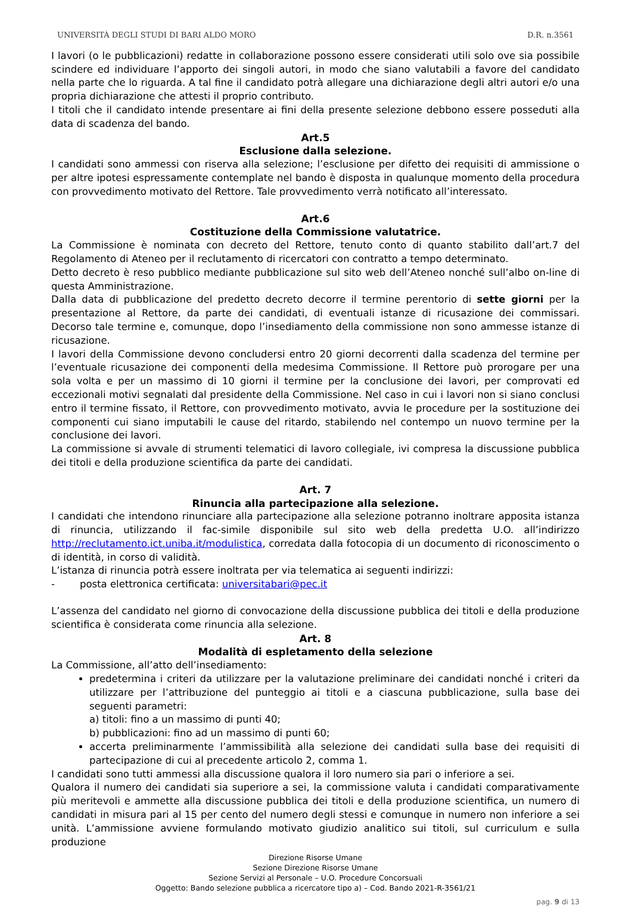UNIVERSITÀ DEGLI STUDI DI BARI ALDO MORO D.R. n.3561
I lavori (o le pubblicazioni) redatte in collaborazione possono essere considerati utili solo ove sia possibile scindere ed individuare l’apporto dei singoli autori, in modo che siano valutabili a favore del candidato nella parte che lo riguarda. A tal fine il candidato potrà allegare una dichiarazione degli altri autori e/o una propria dichiarazione che attesti il proprio contributo.
I titoli che il candidato intende presentare ai fini della presente selezione debbono essere posseduti alla data di scadenza del bando.
Art.5
Esclusione dalla selezione.
I candidati sono ammessi con riserva alla selezione; l’esclusione per difetto dei requisiti di ammissione o per altre ipotesi espressamente contemplate nel bando è disposta in qualunque momento della procedura con provvedimento motivato del Rettore. Tale provvedimento verrà notificato all’interessato.
Art.6
Costituzione della Commissione valutatrice.
La Commissione è nominata con decreto del Rettore, tenuto conto di quanto stabilito dall’art.7 del Regolamento di Ateneo per il reclutamento di ricercatori con contratto a tempo determinato.
Detto decreto è reso pubblico mediante pubblicazione sul sito web dell’Ateneo nonché sull’albo on-line di questa Amministrazione.
Dalla data di pubblicazione del predetto decreto decorre il termine perentorio di sette giorni per la presentazione al Rettore, da parte dei candidati, di eventuali istanze di ricusazione dei commissari. Decorso tale termine e, comunque, dopo l’insediamento della commissione non sono ammesse istanze di ricusazione.
I lavori della Commissione devono concludersi entro 20 giorni decorrenti dalla scadenza del termine per l’eventuale ricusazione dei componenti della medesima Commissione. Il Rettore può prorogare per una sola volta e per un massimo di 10 giorni il termine per la conclusione dei lavori, per comprovati ed eccezionali motivi segnalati dal presidente della Commissione. Nel caso in cui i lavori non si siano conclusi entro il termine fissato, il Rettore, con provvedimento motivato, avvia le procedure per la sostituzione dei componenti cui siano imputabili le cause del ritardo, stabilendo nel contempo un nuovo termine per la conclusione dei lavori.
La commissione si avvale di strumenti telematici di lavoro collegiale, ivi compresa la discussione pubblica dei titoli e della produzione scientifica da parte dei candidati.
Art. 7
Rinuncia alla partecipazione alla selezione.
I candidati che intendono rinunciare alla partecipazione alla selezione potranno inoltrare apposita istanza di rinuncia, utilizzando il fac-simile disponibile sul sito web della predetta U.O. all’indirizzo http://reclutamento.ict.uniba.it/modulistica, corredata dalla fotocopia di un documento di riconoscimento o di identità, in corso di validità.
L’istanza di rinuncia potrà essere inoltrata per via telematica ai seguenti indirizzi:
- posta elettronica certificata: universitabari@pec.it
L’assenza del candidato nel giorno di convocazione della discussione pubblica dei titoli e della produzione scientifica è considerata come rinuncia alla selezione.
Art. 8
Modalità di espletamento della selezione
La Commissione, all’atto dell’insediamento:
predetermina i criteri da utilizzare per la valutazione preliminare dei candidati nonché i criteri da utilizzare per l’attribuzione del punteggio ai titoli e a ciascuna pubblicazione, sulla base dei seguenti parametri:
a) titoli: fino a un massimo di punti 40;
b) pubblicazioni: fino ad un massimo di punti 60;
accerta preliminarmente l’ammissibilità alla selezione dei candidati sulla base dei requisiti di partecipazione di cui al precedente articolo 2, comma 1.
I candidati sono tutti ammessi alla discussione qualora il loro numero sia pari o inferiore a sei.
Qualora il numero dei candidati sia superiore a sei, la commissione valuta i candidati comparativamente più meritevoli e ammette alla discussione pubblica dei titoli e della produzione scientifica, un numero di candidati in misura pari al 15 per cento del numero degli stessi e comunque in numero non inferiore a sei unità. L’ammissione avviene formulando motivato giudizio analitico sui titoli, sul curriculum e sulla produzione
Direzione Risorse Umane
Sezione Direzione Risorse Umane
Sezione Servizi al Personale – U.O. Procedure Concorsuali
Oggetto: Bando selezione pubblica a ricercatore tipo a) – Cod. Bando 2021-R-3561/21
pag. 9 di 13